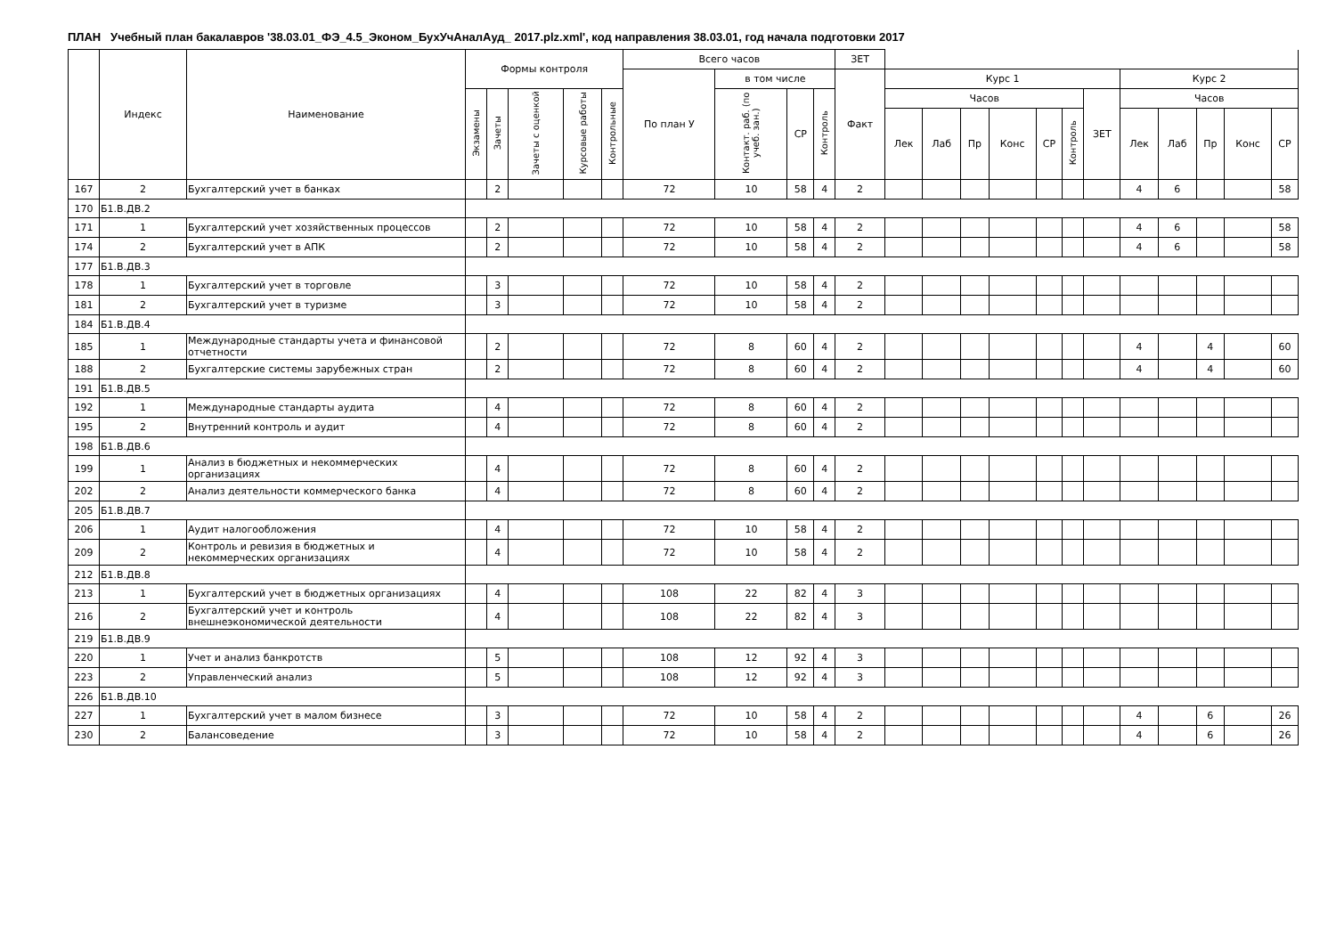ПЛАН Учебный план бакалавров '38.03.01_ФЭ_4.5_Эконом_БухУчАналАуд_ 2017.plz.xml', код направления 38.03.01, год начала подготовки 2017
| | Индекс | Наименование | Формы контроля | | | | | Всего часов | | | | ЗЕТ | | | | | | | | | | | | |
| --- | --- | --- | --- | --- | --- | --- | --- | --- | --- | --- | --- | --- | --- | --- | --- | --- | --- | --- | --- | --- | --- | --- | --- | --- |
| | | | | | | | | По план У | в том числе | | | Факт | Курс 1 | | | | | | | Курс 2 | | | | |
| | | | Экзамены | Зачеты | Зачеты с оценкой | Курсовые работы | Контрольные | | Контакт. раб. (по учеб. зан.) | СР | Контроль | | Часов | | | | | | ЗЕТ | Часов | | | | |
| | | | | | | | | | | | | | Лек | Лаб | Пр | Конс | СР | Контроль | | Лек | Лаб | Пр | Конс | СР |
| 167 | 2 | Бухгалтерский учет в банках | | 2 | | | | 72 | 10 | 58 | 4 | 2 | | | | | | | | 4 | 6 | | | 58 |
| 170 | Б1.В.ДВ.2 | | | | | | | | | | | | | | | | | | | | | | | |
| 171 | 1 | Бухгалтерский учет хозяйственных процессов | | 2 | | | | 72 | 10 | 58 | 4 | 2 | | | | | | | | 4 | 6 | | | 58 |
| 174 | 2 | Бухгалтерский учет в АПК | | 2 | | | | 72 | 10 | 58 | 4 | 2 | | | | | | | | 4 | 6 | | | 58 |
| 177 | Б1.В.ДВ.3 | | | | | | | | | | | | | | | | | | | | | | | |
| 178 | 1 | Бухгалтерский учет в торговле | | 3 | | | | 72 | 10 | 58 | 4 | 2 | | | | | | | | | | | | |
| 181 | 2 | Бухгалтерский учет в туризме | | 3 | | | | 72 | 10 | 58 | 4 | 2 | | | | | | | | | | | | |
| 184 | Б1.В.ДВ.4 | | | | | | | | | | | | | | | | | | | | | | | |
| 185 | 1 | Международные стандарты учета и финансовой отчетности | | 2 | | | | 72 | 8 | 60 | 4 | 2 | | | | | | | | 4 | | 4 | | 60 |
| 188 | 2 | Бухгалтерские системы зарубежных стран | | 2 | | | | 72 | 8 | 60 | 4 | 2 | | | | | | | | 4 | | 4 | | 60 |
| 191 | Б1.В.ДВ.5 | | | | | | | | | | | | | | | | | | | | | | | |
| 192 | 1 | Международные стандарты аудита | | 4 | | | | 72 | 8 | 60 | 4 | 2 | | | | | | | | | | | | |
| 195 | 2 | Внутренний контроль и аудит | | 4 | | | | 72 | 8 | 60 | 4 | 2 | | | | | | | | | | | | |
| 198 | Б1.В.ДВ.6 | | | | | | | | | | | | | | | | | | | | | | | |
| 199 | 1 | Анализ в бюджетных и некоммерческих организациях | | 4 | | | | 72 | 8 | 60 | 4 | 2 | | | | | | | | | | | | |
| 202 | 2 | Анализ деятельности коммерческого банка | | 4 | | | | 72 | 8 | 60 | 4 | 2 | | | | | | | | | | | | |
| 205 | Б1.В.ДВ.7 | | | | | | | | | | | | | | | | | | | | | | | |
| 206 | 1 | Аудит налогообложения | | 4 | | | | 72 | 10 | 58 | 4 | 2 | | | | | | | | | | | | |
| 209 | 2 | Контроль и ревизия в бюджетных и некоммерческих организациях | | 4 | | | | 72 | 10 | 58 | 4 | 2 | | | | | | | | | | | | |
| 212 | Б1.В.ДВ.8 | | | | | | | | | | | | | | | | | | | | | | | |
| 213 | 1 | Бухгалтерский учет в бюджетных организациях | | 4 | | | | 108 | 22 | 82 | 4 | 3 | | | | | | | | | | | | |
| 216 | 2 | Бухгалтерский учет и контроль внешнеэкономической деятельности | | 4 | | | | 108 | 22 | 82 | 4 | 3 | | | | | | | | | | | | |
| 219 | Б1.В.ДВ.9 | | | | | | | | | | | | | | | | | | | | | | | |
| 220 | 1 | Учет и анализ банкротств | | 5 | | | | 108 | 12 | 92 | 4 | 3 | | | | | | | | | | | | |
| 223 | 2 | Управленческий анализ | | 5 | | | | 108 | 12 | 92 | 4 | 3 | | | | | | | | | | | | |
| 226 | Б1.В.ДВ.10 | | | | | | | | | | | | | | | | | | | | | | | |
| 227 | 1 | Бухгалтерский учет в малом бизнесе | | 3 | | | | 72 | 10 | 58 | 4 | 2 | | | | | | | | 4 | | 6 | | 26 |
| 230 | 2 | Балансоведение | | 3 | | | | 72 | 10 | 58 | 4 | 2 | | | | | | | | 4 | | 6 | | 26 |